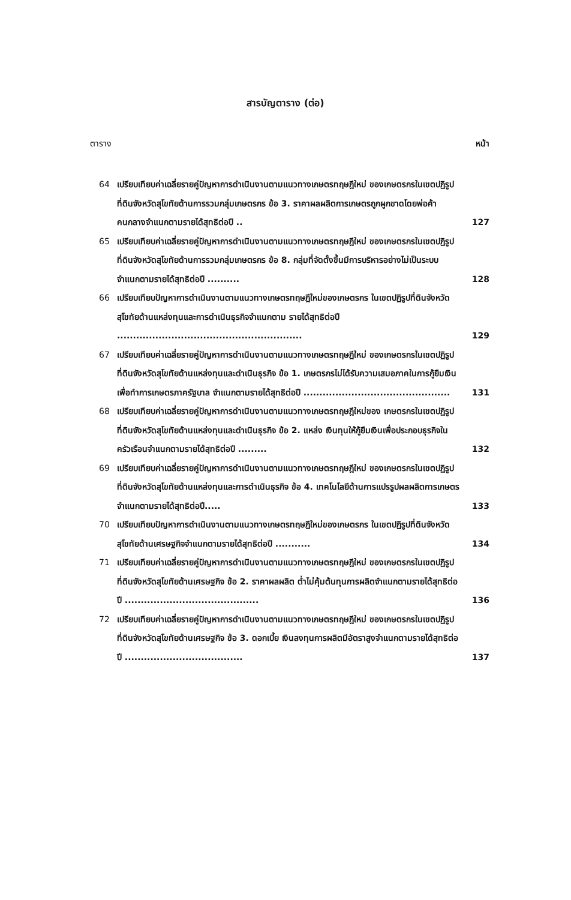สารบัญตาราง (ต่อ)
ตาราง หน้า
64 เปรียบเทียบค่าเฉลี่ยรายคู่ปัญหาการดำเนินงานตามแนวทางเกษตรทฤษฎีใหม่ ของเกษตรกรในเขตปฏิรูปที่ดินจังหวัดสุโขทัยด้านการรวมกลุ่มเกษตรกร ข้อ 3. ราคาผลผลิตการเกษตรถูกผูกขาดโดยพ่อค้าคนกลางจำแนกตามรายได้สุทธิต่อปี .. 127
65 เปรียบเทียบค่าเฉลี่ยรายคู่ปัญหาการดำเนินงานตามแนวทางเกษตรทฤษฎีใหม่ ของเกษตรกรในเขตปฏิรูปที่ดินจังหวัดสุโขทัยด้านการรวมกลุ่มเกษตรกร ข้อ 8. กลุ่มที่จัดตั้งขึ้นมีการบริหารอย่างไม่เป็นระบบจำแนกตามรายได้สุทธิต่อปี .......... 128
66 เปรียบเทียบปัญหาการดำเนินงานตามแนวทางเกษตรทฤษฎีใหม่ของเกษตรกร ในเขตปฏิรูปที่ดินจังหวัดสุโขทัยด้านแหล่งทุนและการดำเนินธุรกิจจำแนกตาม รายได้สุทธิต่อปี .......................................................... 129
67 เปรียบเทียบค่าเฉลี่ยรายคู่ปัญหาการดำเนินงานตามแนวทางเกษตรทฤษฎีใหม่ ของเกษตรกรในเขตปฏิรูปที่ดินจังหวัดสุโขทัยด้านแหล่งทุนและดำเนินธุรกิจ ข้อ 1. เกษตรกรไม่ได้รับความเสมอภาคในการกู้ยืมเงินเพื่อทำการเกษตรภาครัฐบาล จำแนกตามรายได้สุทธิต่อปี .............................................. 131
68 เปรียบเทียบค่าเฉลี่ยรายคู่ปัญหาการดำเนินงานตามแนวทางเกษตรทฤษฎีใหม่ของ เกษตรกรในเขตปฏิรูปที่ดินจังหวัดสุโขทัยด้านแหล่งทุนและดำเนินธุรกิจ ข้อ 2. แหล่ง เงินทุนให้กู้ยืมเงินเพื่อประกอบธุรกิจในครัวเรือนจำแนกตามรายได้สุทธิต่อปี ......... 132
69 เปรียบเทียบค่าเฉลี่ยรายคู่ปัญหาการดำเนินงานตามแนวทางเกษตรทฤษฎีใหม่ ของเกษตรกรในเขตปฏิรูปที่ดินจังหวัดสุโขทัยด้านแหล่งทุนและการดำเนินธุรกิจ ข้อ 4. เทคโนโลยีด้านการแปรรูปผลผลิตการเกษตรจำแนกตามรายได้สุทธิต่อปี..... 133
70 เปรียบเทียบปัญหาการดำเนินงานตามแนวทางเกษตรทฤษฎีใหม่ของเกษตรกร ในเขตปฏิรูปที่ดินจังหวัดสุโขทัยด้านเศรษฐกิจจำแนกตามรายได้สุทธิต่อปี ........... 134
71 เปรียบเทียบค่าเฉลี่ยรายคู่ปัญหาการดำเนินงานตามแนวทางเกษตรทฤษฎีใหม่ ของเกษตรกรในเขตปฏิรูปที่ดินจังหวัดสุโขทัยด้านเศรษฐกิจ ข้อ 2. ราคาผลผลิต ต่ำไม่คุ้มต้นทุนการผลิตจำแนกตามรายได้สุทธิต่อปี .......................................... 136
72 เปรียบเทียบค่าเฉลี่ยรายคู่ปัญหาการดำเนินงานตามแนวทางเกษตรทฤษฎีใหม่ ของเกษตรกรในเขตปฏิรูปที่ดินจังหวัดสุโขทัยด้านเศรษฐกิจ ข้อ 3. ดอกเบี้ย เงินลงทุนการผลิตมีอัตราสูงจำแนกตามรายได้สุทธิต่อปี ..................................... 137